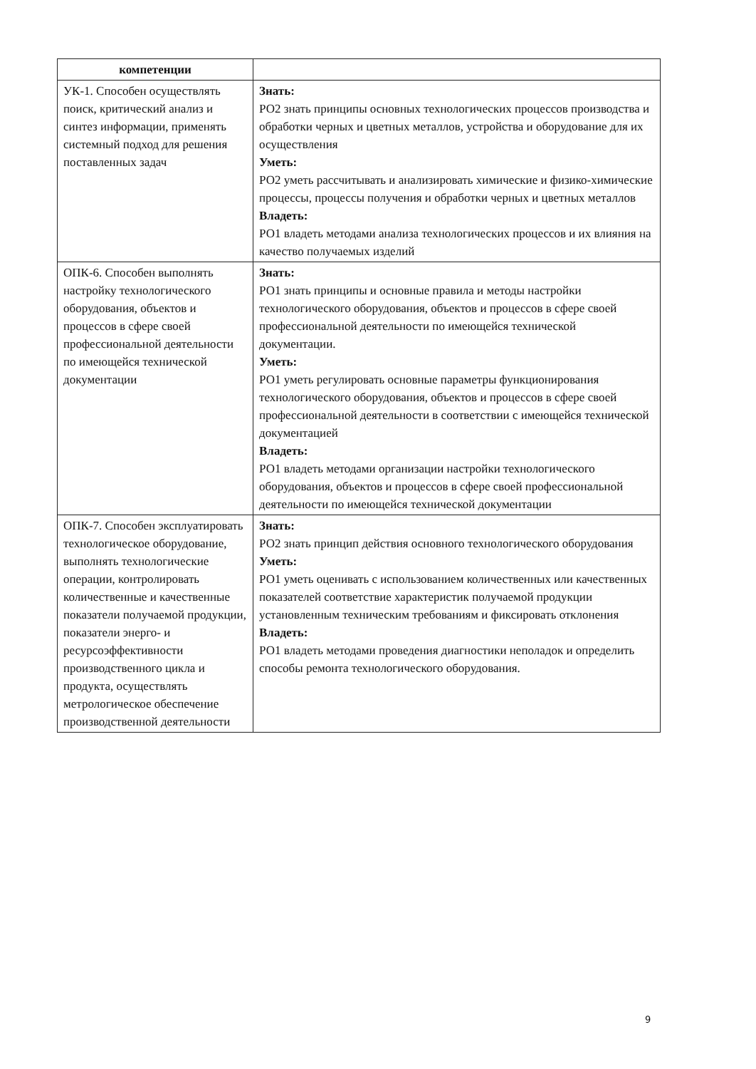| компетенции | |
| --- | --- |
| УК-1. Способен осуществлять поиск, критический анализ и синтез информации, применять системный подход для решения поставленных задач | Знать: РО2 знать принципы основных технологических процессов производства и обработки черных и цветных металлов, устройства и оборудование для их осуществления Уметь: РО2 уметь рассчитывать и анализировать химические и физико-химические процессы, процессы получения и обработки черных и цветных металлов Владеть: РО1 владеть методами анализа технологических процессов и их влияния на качество получаемых изделий |
| ОПК-6. Способен выполнять настройку технологического оборудования, объектов и процессов в сфере своей профессиональной деятельности по имеющейся технической документации | Знать: РО1 знать принципы и основные правила и методы настройки технологического оборудования, объектов и процессов в сфере своей профессиональной деятельности по имеющейся технической документации. Уметь: РО1 уметь регулировать основные параметры функционирования технологического оборудования, объектов и процессов в сфере своей профессиональной деятельности в соответствии с имеющейся технической документацией Владеть: РО1 владеть методами организации настройки технологического оборудования, объектов и процессов в сфере своей профессиональной деятельности по имеющейся технической документации |
| ОПК-7. Способен эксплуатировать технологическое оборудование, выполнять технологические операции, контролировать количественные и качественные показатели получаемой продукции, показатели энерго- и ресурсоэффективности производственного цикла и продукта, осуществлять метрологическое обеспечение производственной деятельности | Знать: РО2 знать принцип действия основного технологического оборудования Уметь: РО1 уметь оценивать с использованием количественных или качественных показателей соответствие характеристик получаемой продукции установленным техническим требованиям и фиксировать отклонения Владеть: РО1 владеть методами проведения диагностики неполадок и определить способы ремонта технологического оборудования. |
9